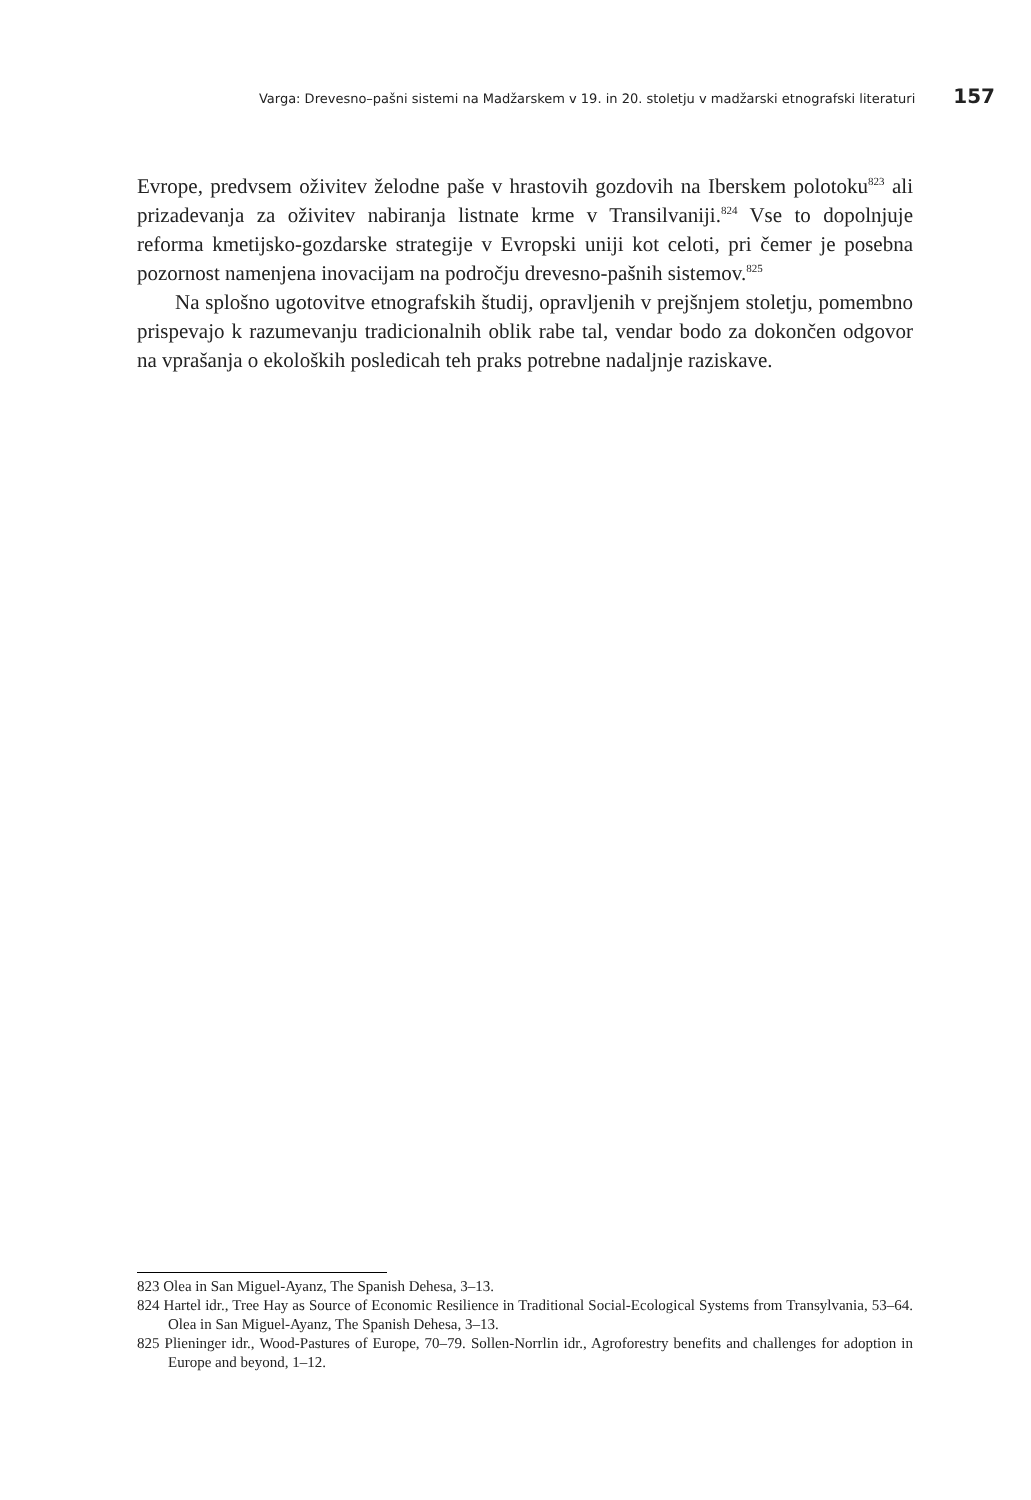Varga: Drevesno–pašni sistemi na Madžarskem v 19. in 20. stoletju v madžarski etnografski literaturi 157
Evrope, predvsem oživitev želodne paše v hrastovih gozdovih na Iberskem polotoku<sup>823</sup> ali prizadevanja za oživitev nabiranja listnate krme v Transilvaniji.<sup>824</sup> Vse to dopolnjuje reforma kmetijsko-gozdarske strategije v Evropski uniji kot celoti, pri čemer je posebna pozornost namenjena inovacijam na področju drevesno-pašnih sistemov.<sup>825</sup>
Na splošno ugotovitve etnografskih študij, opravljenih v prejšnjem stoletju, pomembno prispevajo k razumevanju tradicionalnih oblik rabe tal, vendar bodo za dokončen odgovor na vprašanja o ekoloških posledicah teh praks potrebne nadaljnje raziskave.
823 Olea in San Miguel-Ayanz, The Spanish Dehesa, 3–13.
824 Hartel idr., Tree Hay as Source of Economic Resilience in Traditional Social-Ecological Systems from Transylvania, 53–64. Olea in San Miguel-Ayanz, The Spanish Dehesa, 3–13.
825 Plieninger idr., Wood-Pastures of Europe, 70–79. Sollen-Norrlin idr., Agroforestry benefits and challenges for adoption in Europe and beyond, 1–12.